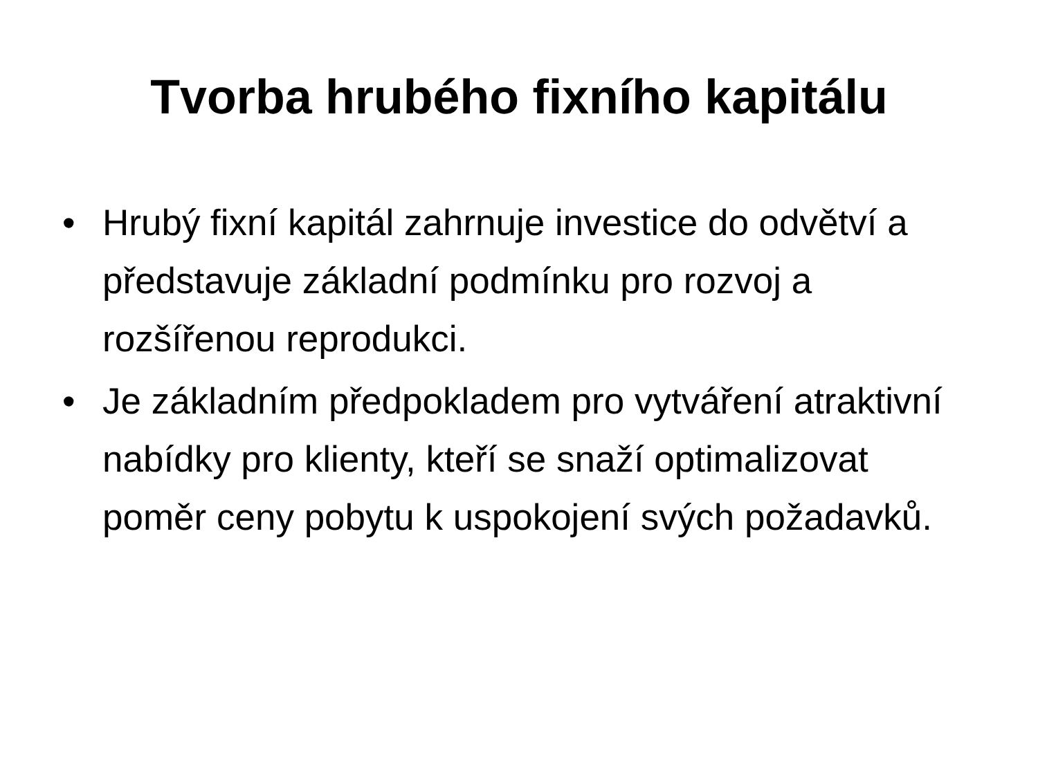Tvorba hrubého fixního kapitálu
• Hrubý fixní kapitál zahrnuje investice do odvětví a představuje základní podmínku pro rozvoj a rozšířenou reprodukci.
• Je základním předpokladem pro vytváření atraktivní nabídky pro klienty, kteří se snaží optimalizovat poměr ceny pobytu k uspokojení svých požadavků.